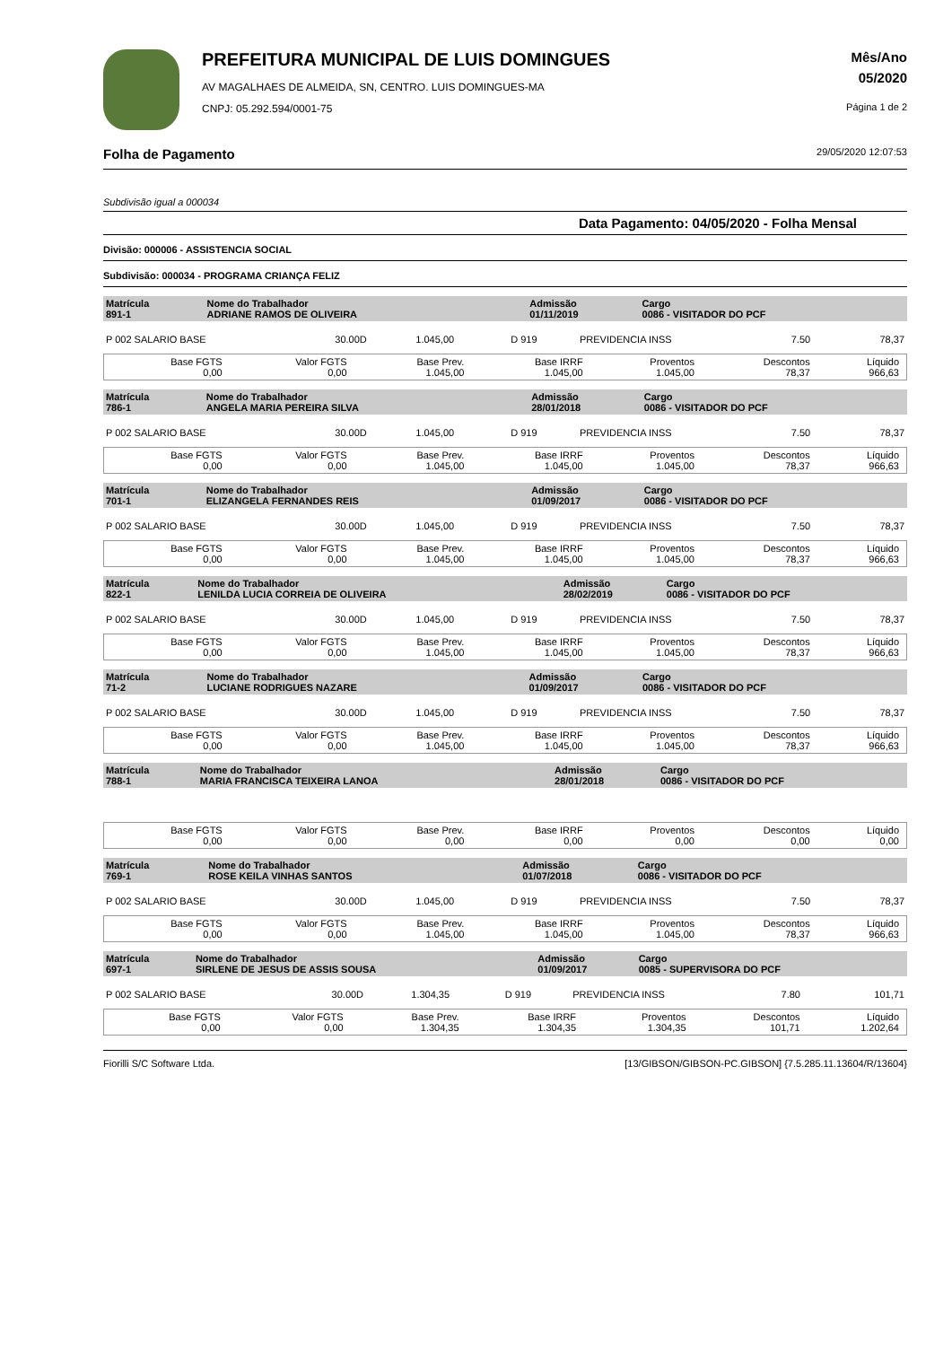PREFEITURA MUNICIPAL DE LUIS DOMINGUES
AV MAGALHAES DE ALMEIDA, SN, CENTRO. LUIS DOMINGUES-MA
CNPJ: 05.292.594/0001-75
Mês/Ano
05/2020
Página 1 de 2
Folha de Pagamento 29/05/2020 12:07:53
Subdivisão igual a 000034
Data Pagamento: 04/05/2020 - Folha Mensal
Divisão: 000006 - ASSISTENCIA SOCIAL
Subdivisão: 000034 - PROGRAMA CRIANÇA FELIZ
| Matrícula 891-1 | Nome do Trabalhador ADRIANE RAMOS DE OLIVEIRA | Admissão 01/11/2019 | Cargo 0086 - VISITADOR DO PCF |
| P 002 SALARIO BASE | 30.00D | 1.045,00 | D 919 | PREVIDENCIA INSS | 7.50 | 78,37 |
| Base FGTS 0,00 | Valor FGTS 0,00 | Base Prev. 1.045,00 | Base IRRF 1.045,00 | Proventos 1.045,00 | Descontos 78,37 | Líquido 966,63 |
| Matrícula 786-1 | Nome do Trabalhador ANGELA MARIA PEREIRA SILVA | Admissão 28/01/2018 | Cargo 0086 - VISITADOR DO PCF |
| P 002 SALARIO BASE | 30.00D | 1.045,00 | D 919 | PREVIDENCIA INSS | 7.50 | 78,37 |
| Base FGTS 0,00 | Valor FGTS 0,00 | Base Prev. 1.045,00 | Base IRRF 1.045,00 | Proventos 1.045,00 | Descontos 78,37 | Líquido 966,63 |
| Matrícula 701-1 | Nome do Trabalhador ELIZANGELA FERNANDES REIS | Admissão 01/09/2017 | Cargo 0086 - VISITADOR DO PCF |
| P 002 SALARIO BASE | 30.00D | 1.045,00 | D 919 | PREVIDENCIA INSS | 7.50 | 78,37 |
| Base FGTS 0,00 | Valor FGTS 0,00 | Base Prev. 1.045,00 | Base IRRF 1.045,00 | Proventos 1.045,00 | Descontos 78,37 | Líquido 966,63 |
| Matrícula 822-1 | Nome do Trabalhador LENILDA LUCIA CORREIA DE OLIVEIRA | Admissão 28/02/2019 | Cargo 0086 - VISITADOR DO PCF |
| P 002 SALARIO BASE | 30.00D | 1.045,00 | D 919 | PREVIDENCIA INSS | 7.50 | 78,37 |
| Base FGTS 0,00 | Valor FGTS 0,00 | Base Prev. 1.045,00 | Base IRRF 1.045,00 | Proventos 1.045,00 | Descontos 78,37 | Líquido 966,63 |
| Matrícula 71-2 | Nome do Trabalhador LUCIANE RODRIGUES NAZARE | Admissão 01/09/2017 | Cargo 0086 - VISITADOR DO PCF |
| P 002 SALARIO BASE | 30.00D | 1.045,00 | D 919 | PREVIDENCIA INSS | 7.50 | 78,37 |
| Base FGTS 0,00 | Valor FGTS 0,00 | Base Prev. 1.045,00 | Base IRRF 1.045,00 | Proventos 1.045,00 | Descontos 78,37 | Líquido 966,63 |
| Matrícula 788-1 | Nome do Trabalhador MARIA FRANCISCA TEIXEIRA LANOA | Admissão 28/01/2018 | Cargo 0086 - VISITADOR DO PCF |
| Base FGTS 0,00 | Valor FGTS 0,00 | Base Prev. 0,00 | Base IRRF 0,00 | Proventos 0,00 | Descontos 0,00 | Líquido 0,00 |
| Matrícula 769-1 | Nome do Trabalhador ROSE KEILA VINHAS SANTOS | Admissão 01/07/2018 | Cargo 0086 - VISITADOR DO PCF |
| P 002 SALARIO BASE | 30.00D | 1.045,00 | D 919 | PREVIDENCIA INSS | 7.50 | 78,37 |
| Base FGTS 0,00 | Valor FGTS 0,00 | Base Prev. 1.045,00 | Base IRRF 1.045,00 | Proventos 1.045,00 | Descontos 78,37 | Líquido 966,63 |
| Matrícula 697-1 | Nome do Trabalhador SIRLENE DE JESUS DE ASSIS SOUSA | Admissão 01/09/2017 | Cargo 0085 - SUPERVISORA DO PCF |
| P 002 SALARIO BASE | 30.00D | 1.304,35 | D 919 | PREVIDENCIA INSS | 7.80 | 101,71 |
| Base FGTS 0,00 | Valor FGTS 0,00 | Base Prev. 1.304,35 | Base IRRF 1.304,35 | Proventos 1.304,35 | Descontos 101,71 | Líquido 1.202,64 |
Fiorilli S/C Software Ltda. [13/GIBSON/GIBSON-PC.GIBSON] {7.5.285.11.13604/R/13604}